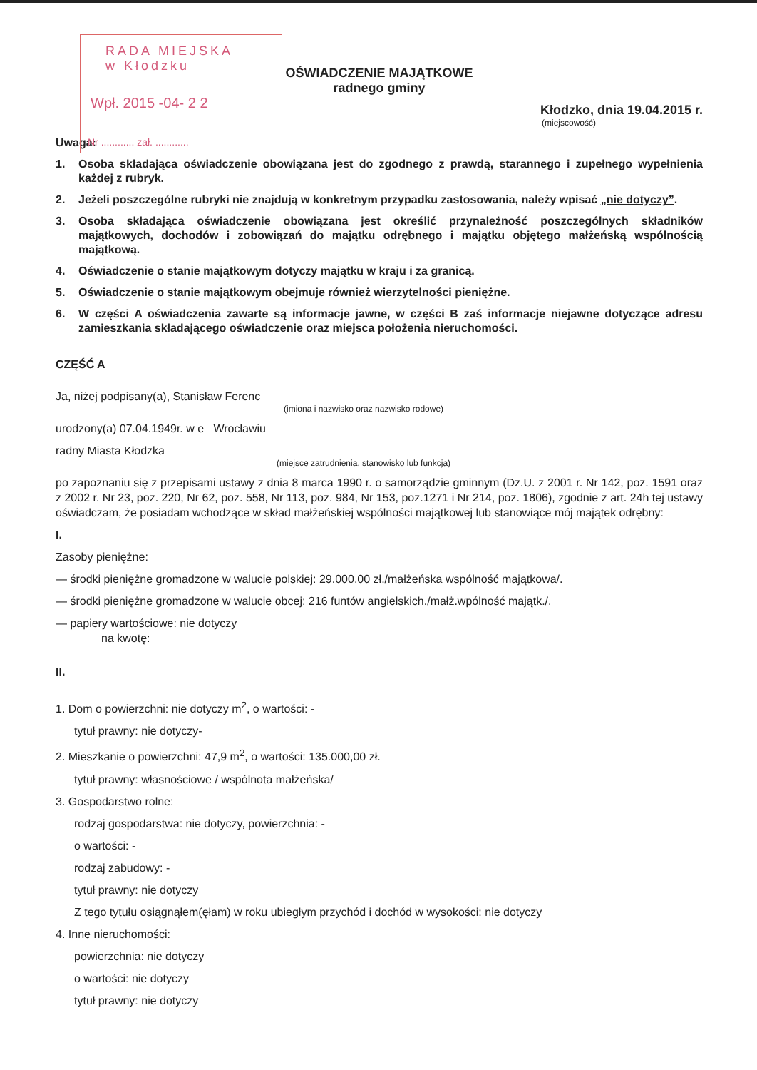RADA MIEJSKA
w Kłodzku
Wpł. 2015 -04- 2 2
Nr ............ zał. ............
OŚWIADCZENIE MAJĄTKOWE
radnego gminy
Kłodzko, dnia 19.04.2015 r.
(miejscowość)
Uwaga:
1. Osoba składająca oświadczenie obowiązana jest do zgodnego z prawdą, starannego i zupełnego wypełnienia każdej z rubryk.
2. Jeżeli poszczególne rubryki nie znajdują w konkretnym przypadku zastosowania, należy wpisać „nie dotyczy”.
3. Osoba składająca oświadczenie obowiązana jest określić przynależność poszczególnych składników majątkowych, dochodów i zobowiązań do majątku odrębnego i majątku objętego małżeńską wspólnością majątkową.
4. Oświadczenie o stanie majątkowym dotyczy majątku w kraju i za granicą.
5. Oświadczenie o stanie majątkowym obejmuje również wierzytelności pieniężne.
6. W części A oświadczenia zawarte są informacje jawne, w części B zaś informacje niejawne dotyczące adresu zamieszkania składającego oświadczenie oraz miejsca położenia nieruchomości.
CZĘŚĆ A
Ja, niżej podpisany(a), Stanisław Ferenc
(imiona i nazwisko oraz nazwisko rodowe)
urodzony(a) 07.04.1949r. w e Wrocławiu
radny Miasta Kłodzka
(miejsce zatrudnienia, stanowisko lub funkcja)
po zapoznaniu się z przepisami ustawy z dnia 8 marca 1990 r. o samorządzie gminnym (Dz.U. z 2001 r. Nr 142, poz. 1591 oraz z 2002 r. Nr 23, poz. 220, Nr 62, poz. 558, Nr 113, poz. 984, Nr 153, poz.1271 i Nr 214, poz. 1806), zgodnie z art. 24h tej ustawy oświadczam, że posiadam wchodzące w skład małżeńskiej wspólności majątkowej lub stanowiące mój majątek odrębny:
I.
Zasoby pieniężne:
— środki pieniężne gromadzone w walucie polskiej: 29.000,00 zł./małżeńska wspólność majątkowa/.
— środki pieniężne gromadzone w walucie obcej: 216 funtów angielskich./małż.wpólność majątk./.
— papiery wartościowe: nie dotyczy
na kwotę:
II.
1. Dom o powierzchni: nie dotyczy m<sup>2</sup>, o wartości: -
tytuł prawny: nie dotyczy-
2. Mieszkanie o powierzchni: 47,9 m<sup>2</sup>, o wartości: 135.000,00 zł.
tytuł prawny: własnościowe / wspólnota małżeńska/
3. Gospodarstwo rolne:
rodzaj gospodarstwa: nie dotyczy, powierzchnia: -
o wartości: -
rodzaj zabudowy: -
tytuł prawny: nie dotyczy
Z tego tytułu osiągnąłem(ęłam) w roku ubiegłym przychód i dochód w wysokości: nie dotyczy
4. Inne nieruchomości:
powierzchnia: nie dotyczy
o wartości: nie dotyczy
tytuł prawny: nie dotyczy